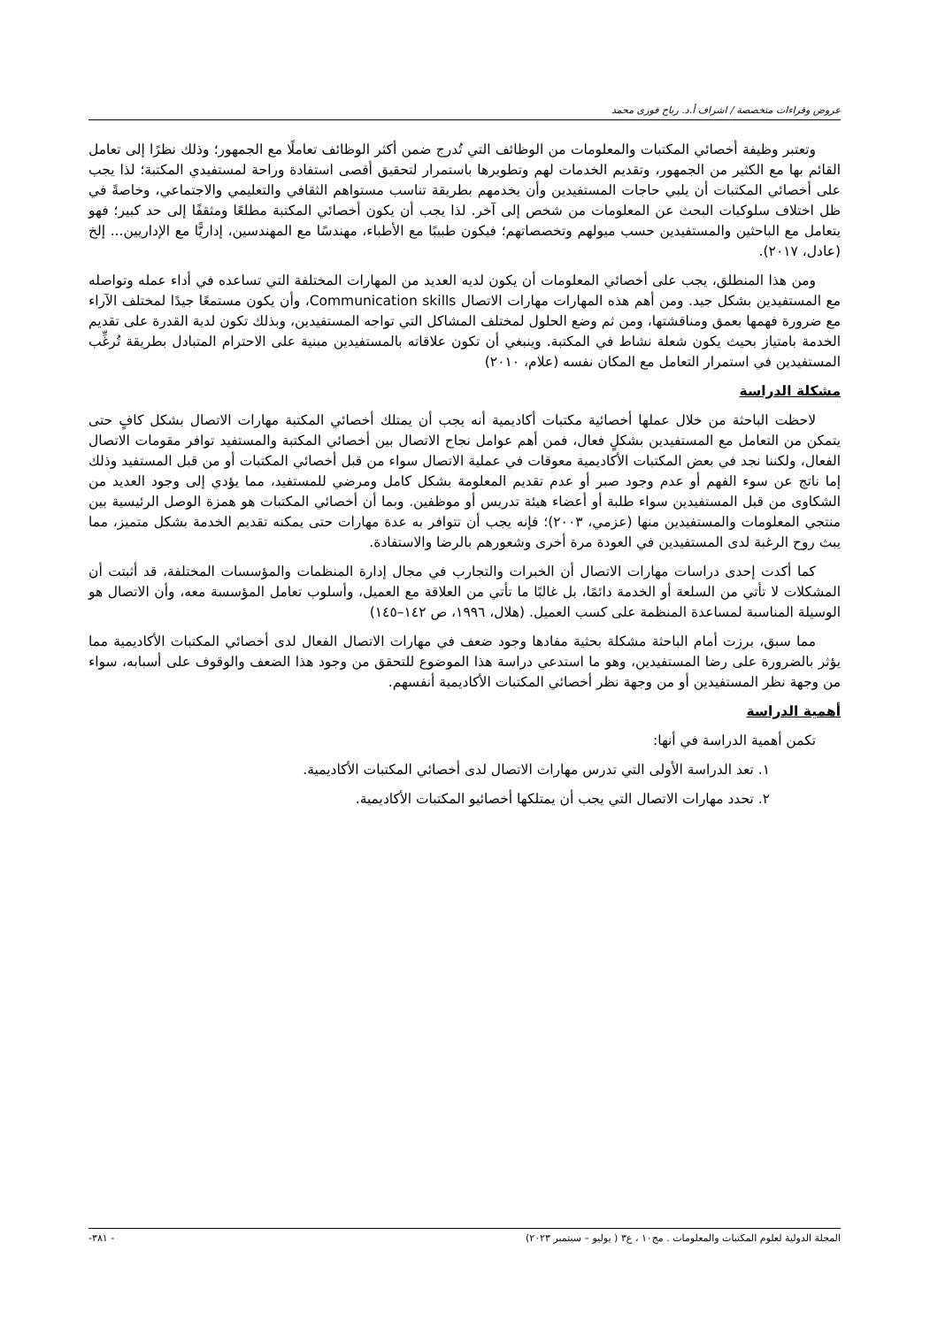عروض وقراءات متخصصة / اشراف أ.د. رباح فوزى محمد
وتعتبر وظيفة أخصائي المكتبات والمعلومات من الوظائف التي تُدرج ضمن أكثر الوظائف تعاملًا مع الجمهور؛ وذلك نظرًا إلى تعامل القائم بها مع الكثير من الجمهور، وتقديم الخدمات لهم وتطويرها باستمرار لتحقيق أقصى استفادة وراحة لمستفيدي المكتبة؛ لذا يجب على أخصائي المكتبات أن يلبي حاجات المستفيدين وأن يخدمهم بطريقة تناسب مستواهم الثقافي والتعليمي والاجتماعي، وخاصةً في ظل اختلاف سلوكيات البحث عن المعلومات من شخص إلى آخر. لذا يجب أن يكون أخصائي المكتبة مطلعًا ومثقفًا إلى حد كبير؛ فهو يتعامل مع الباحثين والمستفيدين حسب ميولهم وتخصصاتهم؛ فيكون طبيبًا مع الأطباء، مهندسًا مع المهندسين، إداريًّا مع الإداريين... إلخ (عادل، ٢٠١٧).
ومن هذا المنطلق، يجب على أخصائي المعلومات أن يكون لديه العديد من المهارات المختلفة التي تساعده في أداء عمله وتواصله مع المستفيدين بشكل جيد. ومن أهم هذه المهارات مهارات الاتصال Communication skills، وأن يكون مستمعًا جيدًا لمختلف الآراء مع ضرورة فهمها بعمق ومناقشتها، ومن ثم وضع الحلول لمختلف المشاكل التي تواجه المستفيدين، وبذلك تكون لدية القدرة على تقديم الخدمة بامتياز بحيث يكون شعلة نشاط في المكتبة. وينبغي أن تكون علاقاته بالمستفيدين مبنية على الاحترام المتبادل بطريقة تُرغِّب المستفيدين في استمرار التعامل مع المكان نفسه (علام، ٢٠١٠)
مشكلة الدراسة
لاحظت الباحثة من خلال عملها أخصائية مكتبات أكاديمية أنه يجب أن يمتلك أخصائي المكتبة مهارات الاتصال بشكل كافٍ حتى يتمكن من التعامل مع المستفيدين بشكلٍ فعال، فمن أهم عوامل نجاح الاتصال بين أخصائي المكتبة والمستفيد توافر مقومات الاتصال الفعال، ولكننا نجد في بعض المكتبات الأكاديمية معوقات في عملية الاتصال سواء من قبل أخصائي المكتبات أو من قبل المستفيد وذلك إما ناتج عن سوء الفهم أو عدم وجود صبر أو عدم تقديم المعلومة بشكل كامل ومرضي للمستفيد، مما يؤدي إلى وجود العديد من الشكاوى من قبل المستفيدين سواء طلبة أو أعضاء هيئة تدريس أو موظفين. وبما أن أخصائي المكتبات هو همزة الوصل الرئيسية بين منتجي المعلومات والمستفيدين منها (عزمي، ٢٠٠٣)؛ فإنه يجب أن تتوافر به عدة مهارات حتى يمكنه تقديم الخدمة بشكل متميز، مما يبث روح الرغبة لدى المستفيدين في العودة مرة أخرى وشعورهم بالرضا والاستفادة.
كما أكدت إحدى دراسات مهارات الاتصال أن الخبرات والتجارب في مجال إدارة المنظمات والمؤسسات المختلفة، قد أثبتت أن المشكلات لا تأتي من السلعة أو الخدمة دائمًا، بل غالبًا ما تأتي من العلاقة مع العميل، وأسلوب تعامل المؤسسة معه، وأن الاتصال هو الوسيلة المناسبة لمساعدة المنظمة على كسب العميل. (هلال، ١٩٩٦، ص ١٤٢–١٤٥)
مما سبق، برزت أمام الباحثة مشكلة بحثية مفادها وجود ضعف في مهارات الاتصال الفعال لدى أخصائي المكتبات الأكاديمية مما يؤثر بالضرورة على رضا المستفيدين، وهو ما استدعي دراسة هذا الموضوع للتحقق من وجود هذا الضعف والوقوف على أسبابه، سواء من وجهة نظر المستفيدين أو من وجهة نظر أخصائي المكتبات الأكاديمية أنفسهم.
أهمية الدراسة
تكمن أهمية الدراسة في أنها:
١. تعد الدراسة الأولى التي تدرس مهارات الاتصال لدى أخصائي المكتبات الأكاديمية.
٢. تحدد مهارات الاتصال التي يجب أن يمتلكها أخصائيو المكتبات الأكاديمية.
المجلة الدولية لعلوم المكتبات والمعلومات . مج١٠ ، ع٣ ( يوليو – سبتمبر ٢٠٢٣) - ٣٨١-